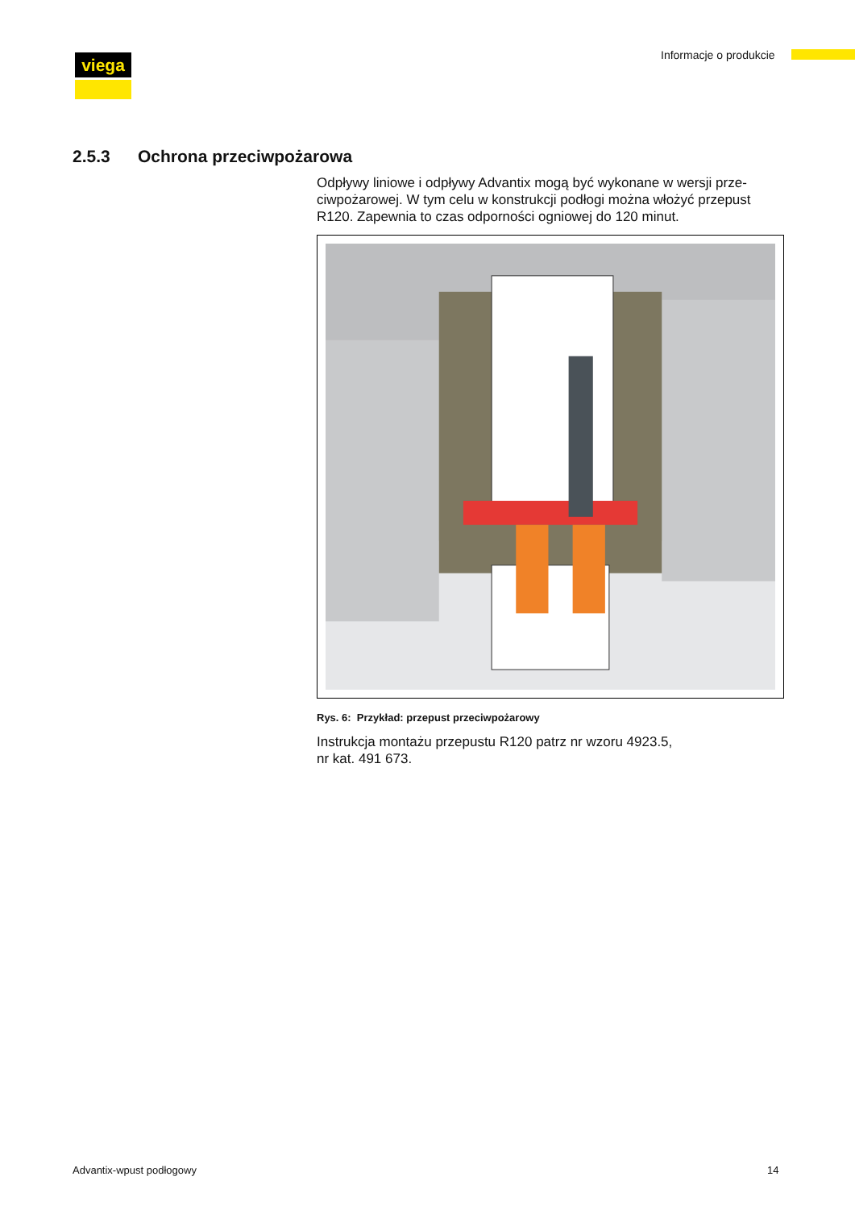viega Informacje o produkcie
2.5.3 Ochrona przeciwpożarowa
Odpływy liniowe i odpływy Advantix mogą być wykonane w wersji prze- ciwpożarowej. W tym celu w konstrukcji podłogi można włożyć przepust R120. Zapewnia to czas odporności ogniowej do 120 minut.
Rys. 6: Przykład: przepust przeciwpożarowy
Instrukcja montażu przepustu R120 patrz nr wzoru 4923.5,
nr kat. 491 673.
Advantix-wpust podłogowy 14